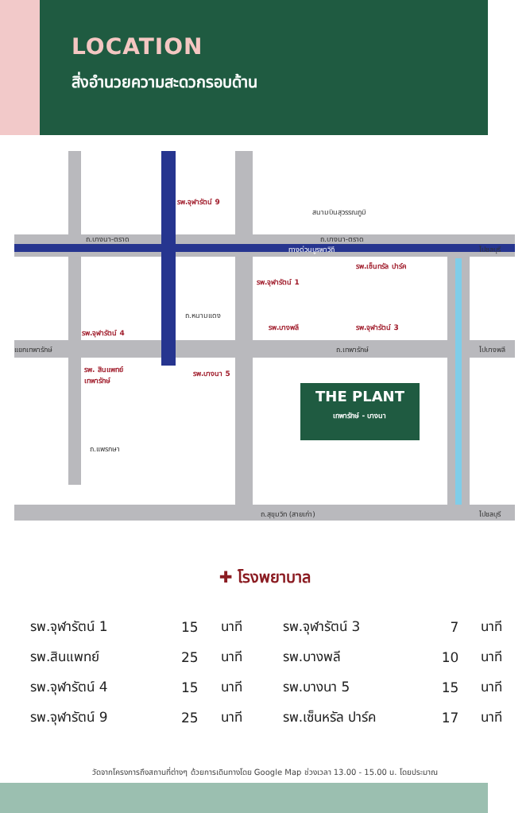LOCATION
สิ่งอำนวยความสะดวกรอบด้าน
THE PLANT
เทพารักษ์ - บางนา
สนามบินสุวรรณภูมิ
ถ.บางนา-ตราด ถ.บางนา-ตราด
ทางด่วนบูรพาวิถี ไปชลบุรี
ถ.หนามแดง
แยกเทพารักษ์ ถ.เทพารักษ์ ไปบางพลี
ถ.แพรกษา
ถ.สุขุมวิท (สายเก่า) ไปชลบุรี
รพ.จุฬารัตน์ 9
รพ.จุฬารัตน์ 1
รพ.เซ็นทรัล ปาร์ค
รพ.จุฬารัตน์ 4
รพ.บางพลี รพ.จุฬารัตน์ 3
รพ. สินแพทย์
เทพารักษ์
รพ.บางนา 5
✚ โรงพยาบาล
| รพ.จุฬารัตน์ 1 | 15 | นาที | รพ.จุฬารัตน์ 3 | 7 | นาที |
| รพ.สินแพทย์ | 25 | นาที | รพ.บางพลี | 10 | นาที |
| รพ.จุฬารัตน์ 4 | 15 | นาที | รพ.บางนา 5 | 15 | นาที |
| รพ.จุฬารัตน์ 9 | 25 | นาที | รพ.เซ็นหรัล ปาร์ค | 17 | นาที |
วัดจากโครงการถึงสถานที่ต่างๆ ด้วยการเดินทางโดย Google Map ช่วงเวลา 13.00 - 15.00 น. โดยประมาณ